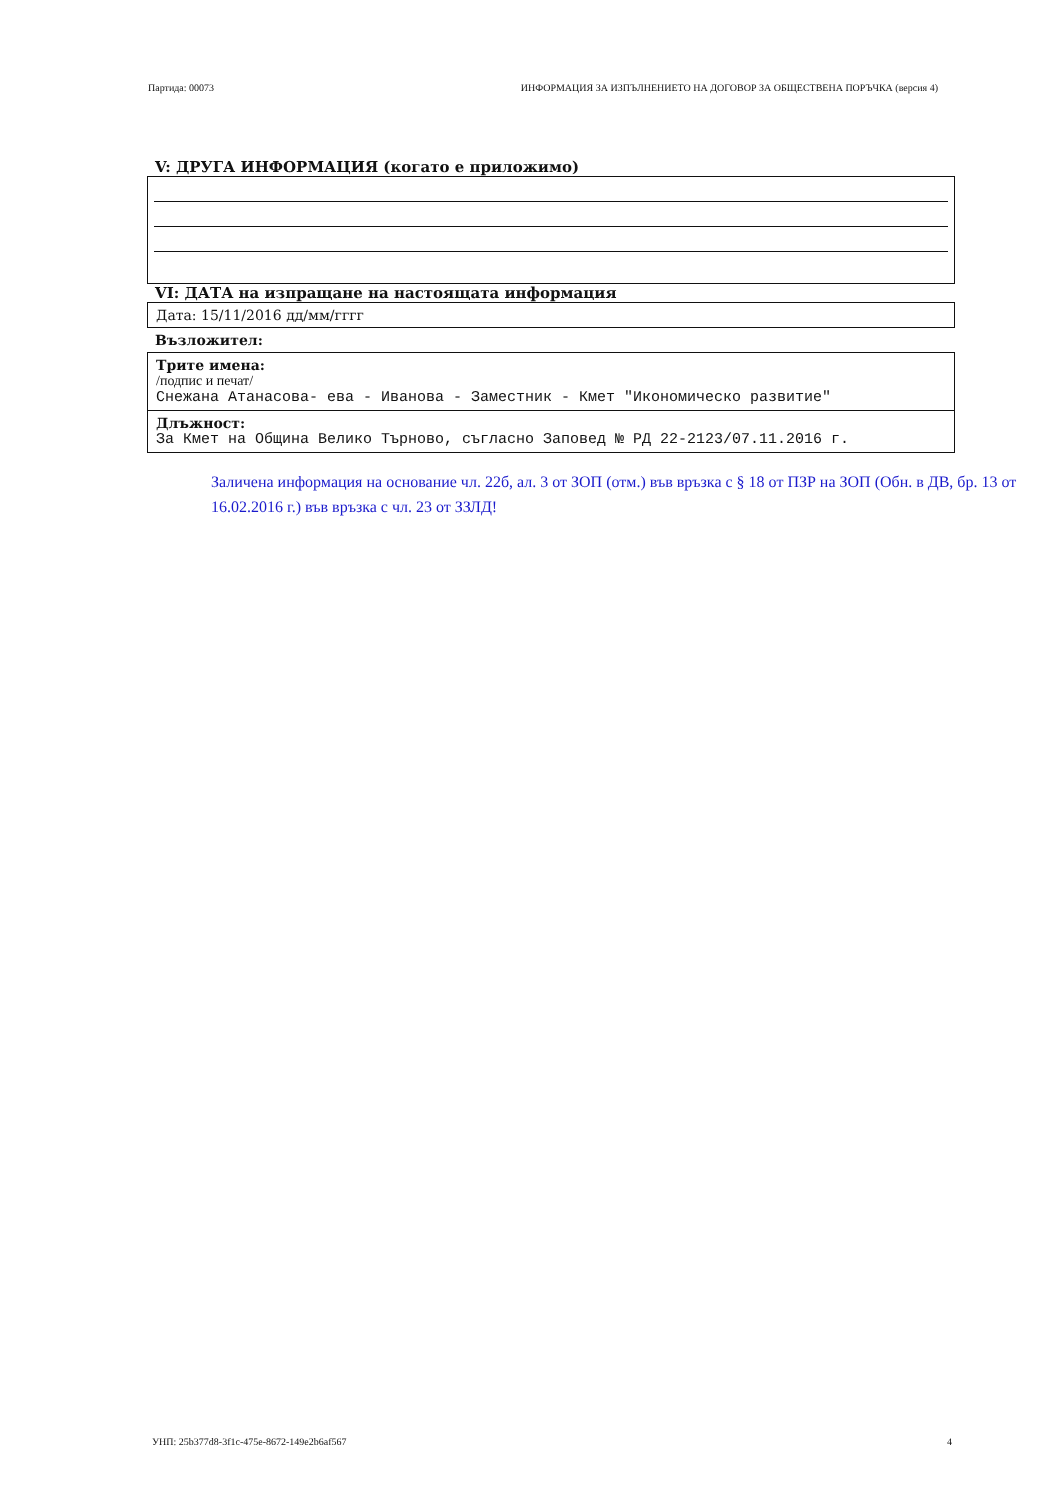Партида: 00073 ИНФОРМАЦИЯ ЗА ИЗПЪЛНЕНИЕТО НА ДОГОВОР ЗА ОБЩЕСТВЕНА ПОРЪЧКА (версия 4)
V: ДРУГА ИНФОРМАЦИЯ (когато е приложимо)
VI: ДАТА на изпращане на настоящата информация
Дата: 15/11/2016 дд/мм/гггг
Възложител:
Трите имена:
/подпис и печат/
Снежана Атанасова- ева - Иванова - Заместник - Кмет "Икономическо развитие"
Длъжност:
За Кмет на Община Велико Търново, съгласно Заповед № РД 22-2123/07.11.2016 г.
Заличена информация на основание чл. 22б, ал. 3 от ЗОП (отм.) във връзка с § 18 от ПЗР на ЗОП (Обн. в ДВ, бр. 13 от 16.02.2016 г.) във връзка с чл. 23 от ЗЗЛД!
УНП: 25b377d8-3f1c-475e-8672-149e2b6af567 4